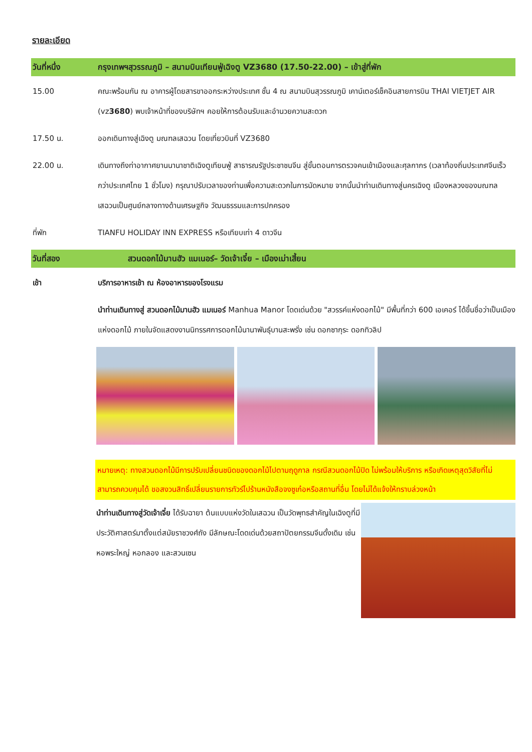รายละเอียด
วันที่หนึ่ง กรุงเทพฯสุวรรณภูมิ – สนามบินเทียนฟู่เฉิงตู VZ3680 (17.50-22.00) – เข้าสู่ที่พัก
15.00 คณะพร้อมกัน ณ อาคารผู้โดยสารขาออกระหว่างประเทศ ชั้น 4 ณ สนามบินสุวรรณภูมิ เคาน์เตอร์เช็คอินสายการบิน THAI VIETJET AIR (vz3680) พบเจ้าหน้าที่ของบริษัทฯ คอยให้การต้อนรับและอำนวยความสะดวก
17.50 น. ออกเดินทางสู่เฉิงตู มณฑลเสฉวน โดยเที่ยวบินที่ VZ3680
22.00 น. เดินทางถึงท่าอากาศยานนานาชาติเฉิงตูเทียนฟู่ สาธารณรัฐประชาชนจีน สู่ขั้นตอนการตรวจคนเข้าเมืองและศุลกากร (เวลาท้องถิ่นประเทศจีนเร็วกว่าประเทศไทย 1 ชั่วโมง) กรุณาปรับเวลาของท่านเพื่อความสะดวกในการนัดหมาย จากนั้นนำท่านเดินทางสู่นครเฉิงตู เมืองหลวงของมณฑลเสฉวนเป็นศูนย์กลางทางด้านเศรษฐกิจ วัฒนธรรมและการปกครอง
ที่พัก TIANFU HOLIDAY INN EXPRESS หรือเทียบเท่า 4 ดาวจีน
วันที่สอง สวนดอกไม้มานฮัว แมเนอร์– วัดเจ้าเจี๋ย – เมืองเม่าเสี้ยน
เช้า บริการอาหารเช้า ณ ห้องอาหารของโรงแรม
นำท่านเดินทางสู่ สวนดอกไม้มานฮัว แมเนอร์ Manhua Manor โดดเด่นด้วย "สวรรค์แห่งดอกไม้" มีพื้นที่กว่า 600 เอเคอร์ ได้ขึ้นชื่อว่าเป็นเมืองแห่งดอกไม้ ภายในจัดแสดงงานนิทรรศการดอกไม้นานาพันธุ์บานสะพรั่ง เช่น ดอกซากุระ ดอกทิวลิป
หมายเหตุ: ทางสวนดอกไม้มีการปรับเปลี่ยนชนิดของดอกไม้ไปตามฤดูกาล กรณีสวนดอกไม้ปิด ไม่พร้อมให้บริการ หรือเกิดเหตุสุดวิสัยที่ไม่สามารถควบคุมได้ ขอสงวนสิทธิ์เปลี่ยนรายการทัวร์ไปร้านหนังสือจงซูเก๋อหรือสถานที่อื่น โดยไม่ได้แจ้งให้ทราบล่วงหน้า
นำท่านเดินทางสู่วัดเจ้าเจี๋ย ได้รับฉายา ต้นแบบแห่งวัดในเสฉวน เป็นวัดพุทธสำคัญในเฉิงตูที่มีประวัติศาสตร์มาตั้งแต่สมัยราชวงศ์ถัง มีลักษณะโดดเด่นด้วยสถาปัตยกรรมจีนดั้งเดิม เช่น หอพระใหญ่ หอกลอง และสวนเซน